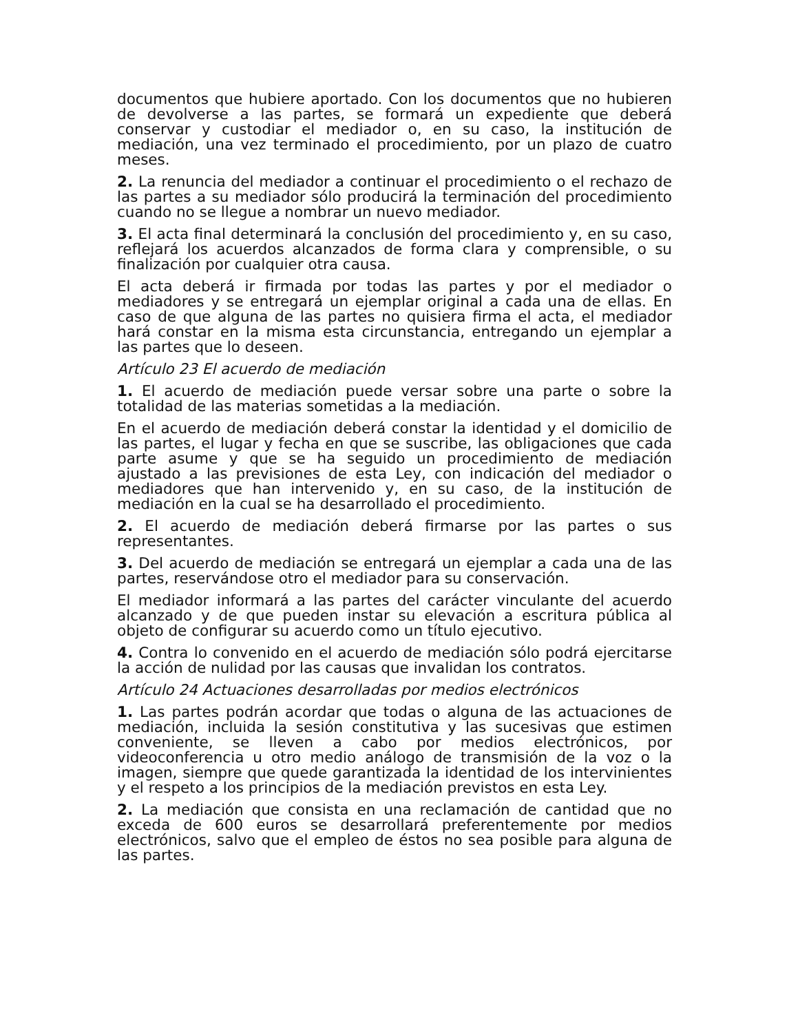documentos que hubiere aportado. Con los documentos que no hubieren de devolverse a las partes, se formará un expediente que deberá conservar y custodiar el mediador o, en su caso, la institución de mediación, una vez terminado el procedimiento, por un plazo de cuatro meses.
2. La renuncia del mediador a continuar el procedimiento o el rechazo de las partes a su mediador sólo producirá la terminación del procedimiento cuando no se llegue a nombrar un nuevo mediador.
3. El acta final determinará la conclusión del procedimiento y, en su caso, reflejará los acuerdos alcanzados de forma clara y comprensible, o su finalización por cualquier otra causa.
El acta deberá ir firmada por todas las partes y por el mediador o mediadores y se entregará un ejemplar original a cada una de ellas. En caso de que alguna de las partes no quisiera firma el acta, el mediador hará constar en la misma esta circunstancia, entregando un ejemplar a las partes que lo deseen.
Artículo 23 El acuerdo de mediación
1. El acuerdo de mediación puede versar sobre una parte o sobre la totalidad de las materias sometidas a la mediación.
En el acuerdo de mediación deberá constar la identidad y el domicilio de las partes, el lugar y fecha en que se suscribe, las obligaciones que cada parte asume y que se ha seguido un procedimiento de mediación ajustado a las previsiones de esta Ley, con indicación del mediador o mediadores que han intervenido y, en su caso, de la institución de mediación en la cual se ha desarrollado el procedimiento.
2. El acuerdo de mediación deberá firmarse por las partes o sus representantes.
3. Del acuerdo de mediación se entregará un ejemplar a cada una de las partes, reservándose otro el mediador para su conservación.
El mediador informará a las partes del carácter vinculante del acuerdo alcanzado y de que pueden instar su elevación a escritura pública al objeto de configurar su acuerdo como un título ejecutivo.
4. Contra lo convenido en el acuerdo de mediación sólo podrá ejercitarse la acción de nulidad por las causas que invalidan los contratos.
Artículo 24 Actuaciones desarrolladas por medios electrónicos
1. Las partes podrán acordar que todas o alguna de las actuaciones de mediación, incluida la sesión constitutiva y las sucesivas que estimen conveniente, se lleven a cabo por medios electrónicos, por videoconferencia u otro medio análogo de transmisión de la voz o la imagen, siempre que quede garantizada la identidad de los intervinientes y el respeto a los principios de la mediación previstos en esta Ley.
2. La mediación que consista en una reclamación de cantidad que no exceda de 600 euros se desarrollará preferentemente por medios electrónicos, salvo que el empleo de éstos no sea posible para alguna de las partes.